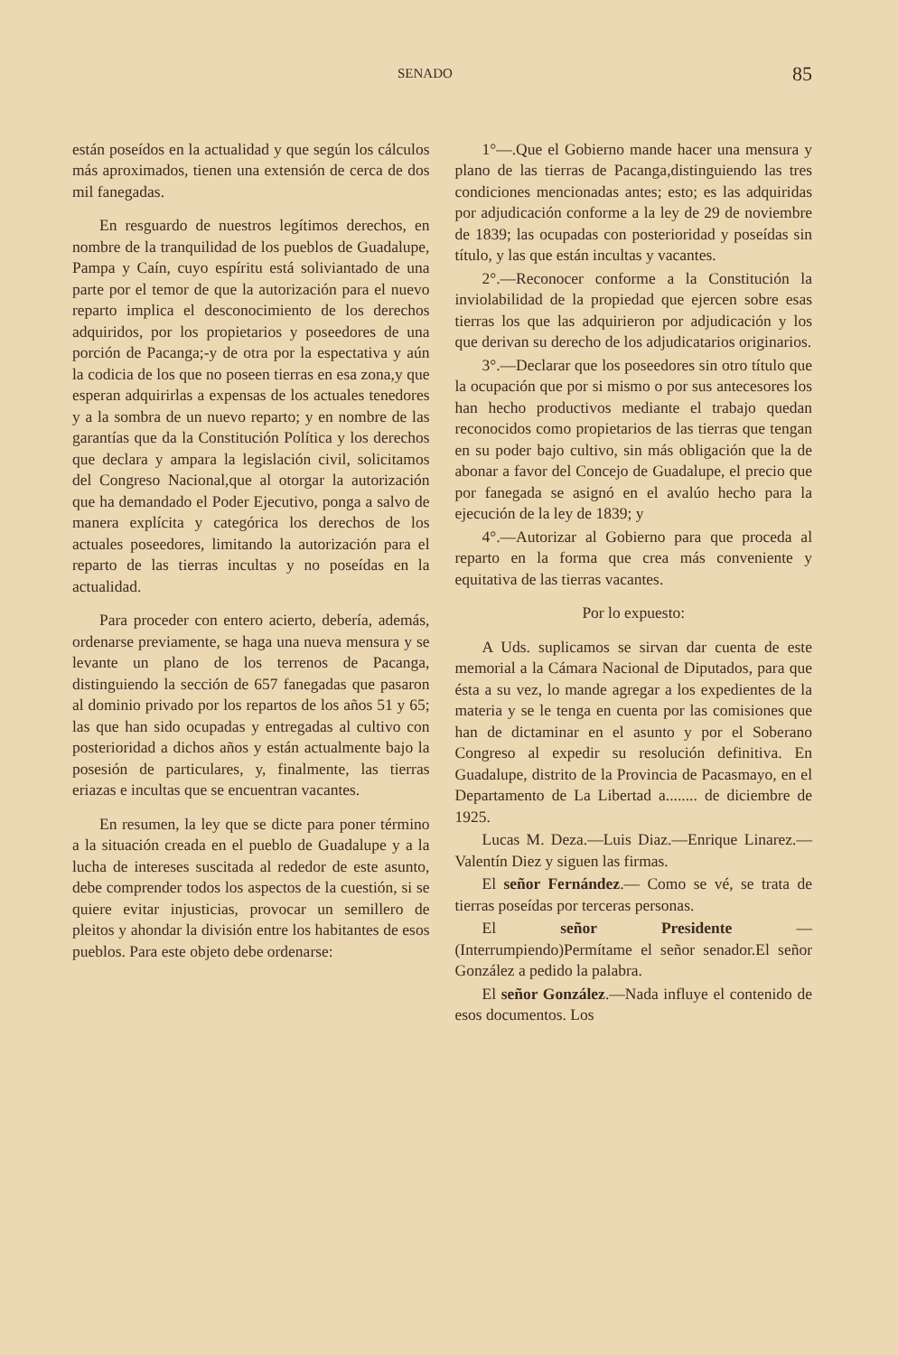SENADO 85
están poseídos en la actualidad y que según los cálculos más aproximados, tienen una extensión de cerca de dos mil fanegadas.
En resguardo de nuestros legítimos derechos, en nombre de la tranquilidad de los pueblos de Guadalupe, Pampa y Caín, cuyo espíritu está soliviantado de una parte por el temor de que la autorización para el nuevo reparto implica el desconocimiento de los derechos adquiridos, por los propietarios y poseedores de una porción de Pacanga;-y de otra por la espectativa y aún la codicia de los que no poseen tierras en esa zona,y que esperan adquirirlas a expensas de los actuales tenedores y a la sombra de un nuevo reparto; y en nombre de las garantías que da la Constitución Política y los derechos que declara y ampara la legislación civil, solicitamos del Congreso Nacional,que al otorgar la autorización que ha demandado el Poder Ejecutivo, ponga a salvo de manera explícita y categórica los derechos de los actuales poseedores, limitando la autorización para el reparto de las tierras incultas y no poseídas en la actualidad.
Para proceder con entero acierto, debería, además, ordenarse previamente, se haga una nueva mensura y se levante un plano de los terrenos de Pacanga, distinguiendo la sección de 657 fanegadas que pasaron al dominio privado por los repartos de los años 51 y 65; las que han sido ocupadas y entregadas al cultivo con posterioridad a dichos años y están actualmente bajo la posesión de particulares, y, finalmente, las tierras eriazas e incultas que se encuentran vacantes.
En resumen, la ley que se dicte para poner término a la situación creada en el pueblo de Guadalupe y a la lucha de intereses suscitada al rededor de este asunto, debe comprender todos los aspectos de la cuestión, si se quiere evitar injusticias, provocar un semillero de pleitos y ahondar la división entre los habitantes de esos pueblos. Para este objeto debe ordenarse:
1°—.Que el Gobierno mande hacer una mensura y plano de las tierras de Pacanga,distinguiendo las tres condiciones mencionadas antes; esto; es las adquiridas por adjudicación conforme a la ley de 29 de noviembre de 1839; las ocupadas con posterioridad y poseídas sin título, y las que están incultas y vacantes.
2°.—Reconocer conforme a la Constitución la inviolabilidad de la propiedad que ejercen sobre esas tierras los que las adquirieron por adjudicación y los que derivan su derecho de los adjudicatarios originarios.
3°.—Declarar que los poseedores sin otro título que la ocupación que por si mismo o por sus antecesores los han hecho productivos mediante el trabajo quedan reconocidos como propietarios de las tierras que tengan en su poder bajo cultivo, sin más obligación que la de abonar a favor del Concejo de Guadalupe, el precio que por fanegada se asignó en el avalúo hecho para la ejecución de la ley de 1839; y
4°.—Autorizar al Gobierno para que proceda al reparto en la forma que crea más conveniente y equitativa de las tierras vacantes.
Por lo expuesto:
A Uds. suplicamos se sirvan dar cuenta de este memorial a la Cámara Nacional de Diputados, para que ésta a su vez, lo mande agregar a los expedientes de la materia y se le tenga en cuenta por las comisiones que han de dictaminar en el asunto y por el Soberano Congreso al expedir su resolución definitiva. En Guadalupe, distrito de la Provincia de Pacasmayo, en el Departamento de La Libertad a........ de diciembre de 1925.
Lucas M. Deza.—Luis Diaz.—Enrique Linarez.—Valentín Diez y siguen las firmas.
El señor Fernández.— Como se vé, se trata de tierras poseídas por terceras personas.
El señor Presidente — (Interrumpiendo)Permítame el señor senador.El señor González a pedido la palabra.
El señor González.—Nada influye el contenido de esos documentos. Los